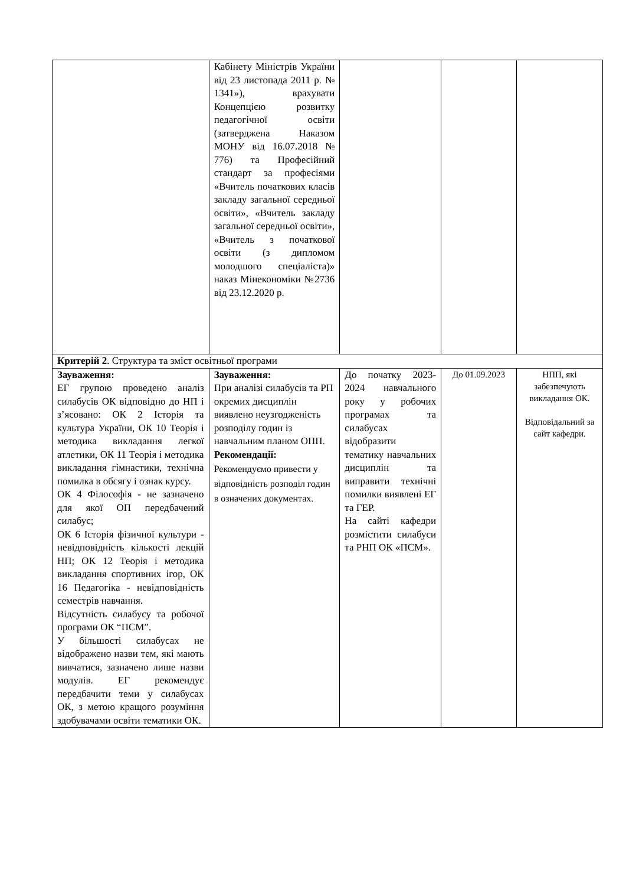| | Кабінету Міністрів України від 23 листопада 2011 р. № 1341»), врахувати Концепцією розвитку педагогічної освіти (затверджена Наказом МОНУ від 16.07.2018 № 776) та Професійний стандарт за професіями «Вчитель початкових класів закладу загальної середньої освіти», «Вчитель закладу загальної середньої освіти», «Вчитель з початкової освіти (з дипломом молодшого спеціаліста)» наказ Мінекономіки №2736 від 23.12.2020 р. | | | |
| Критерій 2 . Структура та зміст освітньої програми | | | | |
| Зауваження: ЕГ групою проведено аналіз силабусів ОК відповідно до НП і з’ясовано: ОК 2 Історія та культура України, ОК 10 Теорія і методика викладання легкої атлетики, ОК 11 Теорія і методика викладання гімнастики, технічна помилка в обсягу і ознак курсу. ОК 4 Філософія - не зазначено для якої ОП передбачений силабус; ОК 6 Історія фізичної культури - невідповідність кількості лекцій НП; ОК 12 Теорія і методика викладання спортивних ігор, ОК 16 Педагогіка - невідповідність семестрів навчання. Відсутність силабусу та робочої програми ОК “ПСМ”. У більшості силабусах не відображено назви тем, які мають вивчатися, зазначено лише назви модулів. ЕГ рекомендує передбачити теми у силабусах ОК, з метою кращого розуміння здобувачами освіти тематики ОК. | Зауваження: При аналізі силабусів та РП окремих дисциплін виявлено неузгодженість розподілу годин із навчальним планом ОПП. Рекомендації: Рекомендуємо привести у відповідність розподіл годин в означених документах. | До початку 2023-2024 навчального року у робочих програмах та силабусах відобразити тематику навчальних дисциплін та виправити технічні помилки виявлені ЕГ та ГЕР. На сайті кафедри розмістити силабуси та РНП ОК «ПСМ». | До 01.09.2023 | НПП, які забезпечують викладання ОК. Відповідальний за сайт кафедри. |